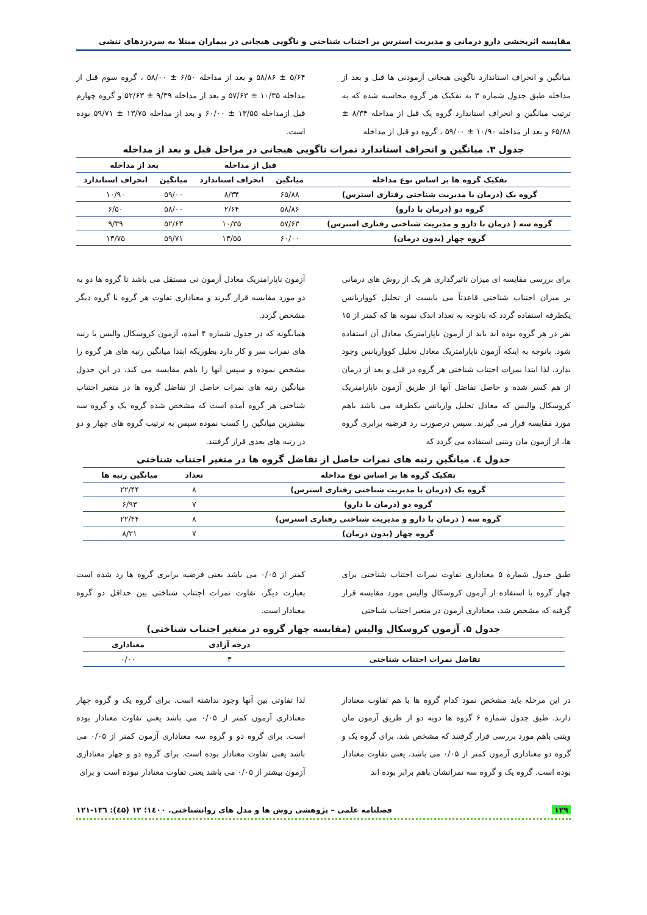مقایسه اثربخشی دارو درمانی و مدیریت استرس بر اجتناب شناختی و ناگویی هیجانی در بیماران مبتلا به سردردهای تنشی
میانگین و انحراف استاندارد ناگویی هیجانی آزمودنی ها قبل و بعد از مداخله طبق جدول شماره ۳ به تفکیک هر گروه محاسبه شده که به ترتیب میانگین و انحراف استاندارد گروه یک قبل از مداخله ۸/۳۴ ± ۶۵/۸۸ و بعد از مداخله ۱۰/۹۰ ± ۵۹/۰۰ ، گروه دو قبل از مداخله
۵/۶۴ ± ۵۸/۸۶ و بعد از مداخله ۶/۵۰ ± ۵۸/۰۰ ، گروه سوم قبل از مداخله ۱۰/۳۵ ± ۵۷/۶۳ و بعد از مداخله ۹/۳۹ ± ۵۲/۶۳ و گروه چهارم قبل ازمداخله ۱۳/۵۵ ± ۶۰/۰۰ و بعد از مداخله ۱۳/۷۵ ± ۵۹/۷۱ بوده است.
جدول ۳. میانگین و انحراف استاندارد نمرات ناگویی هیجانی در مراحل قبل و بعد از مداخله
| | قبل از مداخله | | بعد از مداخله | |
| --- | --- | --- | --- | --- |
| تفکیک گروه ها بر اساس نوع مداخله | میانگین | انحراف استاندارد | میانگین | انحراف استاندارد |
| گروه یک (درمان با مدیریت شناختی رفتاری استرس) | ۶۵/۸۸ | ۸/۳۴ | ۵۹/۰۰ | ۱۰/۹۰ |
| گروه دو (درمان با دارو) | ۵۸/۸۶ | ۲/۶۴ | ۵۸/۰۰ | ۶/۵۰ |
| گروه سه ( درمان با دارو و مدیریت شناختی رفتاری استرس) | ۵۷/۶۳ | ۱۰/۳۵ | ۵۲/۶۳ | ۹/۳۹ |
| گروه چهار (بدون درمان) | ۶۰/۰۰ | ۱۳/۵۵ | ۵۹/۷۱ | ۱۳/۷۵ |
برای بررسی مقایسه ای میزان تاثیرگذاری هر یک از روش های درمانی بر میزان اجتناب شناختی قاعدتاً می بایست از تحلیل کوواریانس یکطرفه استفاده گردد که باتوجه به تعداد اندک نمونه ها که کمتر از ۱۵ نفر در هر گروه بوده اند باید از آزمون ناپارامتریک معادل آن استفاده شود. باتوجه به اینکه آزمون ناپارامتریک معادل تحلیل کوواریانس وجود ندارد، لذا ابتدا نمرات اجتناب شناختی هر گروه در قبل و بعد از درمان از هم کسر شده و حاصل تفاضل آنها از طریق آزمون ناپارامتریک کروسکال والیس که معادل تحلیل واریانس یکطرفه می باشد باهم مورد مقایسه قرار می گیرند. سپس درصورت رد فرضیه برابری گروه ها، از آزمون مان ویتنی استفاده می گردد که
آزمون ناپارامتریک معادل آزمون تی مستقل می باشد تا گروه ها دو به دو مورد مقایسه قرار گیرند و معناداری تفاوت هر گروه با گروه دیگر مشخص گردد.
همانگونه که در جدول شماره ۴ آمده، آزمون کروسکال والیس با رتبه های نمرات سر و کار دارد بطوریکه ابتدا میانگین رتبه های هر گروه را مشخص نموده و سپس آنها را باهم مقایسه می کند، در این جدول میانگین رتبه های نمرات حاصل از تفاضل گروه ها در متغیر اجتناب شناختی هر گروه آمده است که مشخص شده گروه یک و گروه سه بیشترین میانگین را کسب نموده سپس به ترتیب گروه های چهار و دو در رتبه های بعدی قرار گرفتند.
جدول ٤. میانگین رتبه های نمرات حاصل از تفاضل گروه ها در متغیر اجتناب شناختی
| تفکیک گروه ها بر اساس نوع مداخله | تعداد | میانگین رتبه ها |
| --- | --- | --- |
| گروه یک (درمان با مدیریت شناختی رفتاری استرس) | ۸ | ۲۲/۴۴ |
| گروه دو (درمان با دارو) | ۷ | ۶/۹۳ |
| گروه سه ( درمان با دارو و مدیریت شناختی رفتاری استرس) | ۸ | ۲۲/۴۴ |
| گروه چهار (بدون درمان) | ۷ | ۸/۲۱ |
طبق جدول شماره ۵ معناداری تفاوت نمرات اجتناب شناختی برای چهار گروه با استفاده از آزمون کروسکال والیس مورد مقایسه قرار گرفته که مشخص شد، معناداری آزمون در متغیر اجتناب شناختی
کمتر از ۰/۰۵ می باشد یعنی فرضیه برابری گروه ها رد شده است بعبارت دیگر، تفاوت نمرات اجتناب شناختی بین حداقل دو گروه معنادار است.
جدول ۵. آزمون کروسکال والیس (مقایسه چهار گروه در متغیر اجتناب شناختی)
| | درجه آزادی | معناداری |
| --- | --- | --- |
| تفاضل نمرات اجتناب شناختی | ۳ | ۰/۰۰ |
در این مرحله باید مشخص نمود کدام گروه ها با هم تفاوت معنادار دارند. طبق جدول شماره ۶ گروه ها دوبه دو از طریق آزمون مان ویتنی باهم مورد بررسی قرار گرفتند که مشخص شد، برای گروه یک و گروه دو معناداری آزمون کمتر از ۰/۰۵ می باشد، یعنی تفاوت معنادار بوده است. گروه یک و گروه سه نمراتشان باهم برابر بوده اند
لذا تفاوتی بین آنها وجود نداشته است. برای گروه یک و گروه چهار معناداری آزمون کمتر از ۰/۰۵ می باشد یعنی تفاوت معنادار بوده است. برای گروه دو و گروه سه معناداری آزمون کمتر از ۰/۰۵ می باشد یعنی تفاوت معنادار بوده است. برای گروه دو و چهار معناداری آزمون بیشتر از ۰/۰۵ می باشد یعنی تفاوت معنادار نبوده است و برای
۱۲۹ فصلنامه علمی – پژوهشی روش ها و مدل های روانشناختی. ۱٤۰۰؛ ۱۲ (٤۵): ۱۳٦-۱۲۱